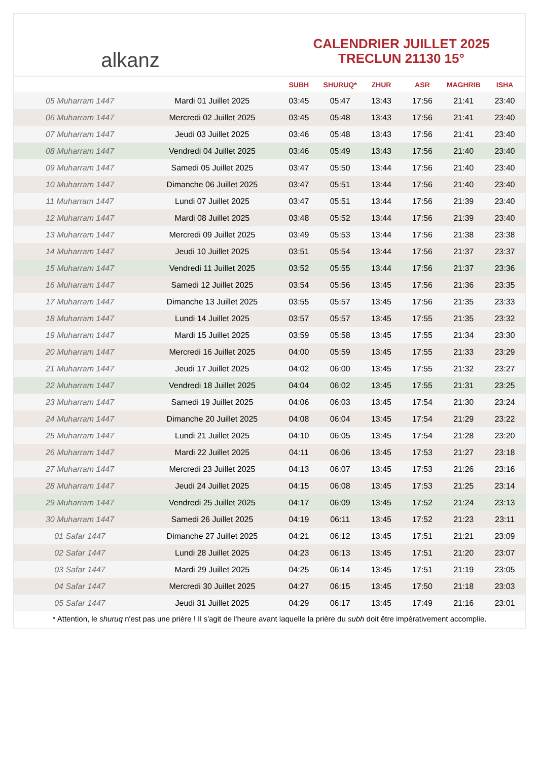alkanz
CALENDRIER JUILLET 2025
TRECLUN 21130 15°
| | | SUBH | SHURUQ* | ZHUR | ASR | MAGHRIB | ISHA |
| --- | --- | --- | --- | --- | --- | --- | --- |
| 05 Muharram 1447 | Mardi 01 Juillet 2025 | 03:45 | 05:47 | 13:43 | 17:56 | 21:41 | 23:40 |
| 06 Muharram 1447 | Mercredi 02 Juillet 2025 | 03:45 | 05:48 | 13:43 | 17:56 | 21:41 | 23:40 |
| 07 Muharram 1447 | Jeudi 03 Juillet 2025 | 03:46 | 05:48 | 13:43 | 17:56 | 21:41 | 23:40 |
| 08 Muharram 1447 | Vendredi 04 Juillet 2025 | 03:46 | 05:49 | 13:43 | 17:56 | 21:40 | 23:40 |
| 09 Muharram 1447 | Samedi 05 Juillet 2025 | 03:47 | 05:50 | 13:44 | 17:56 | 21:40 | 23:40 |
| 10 Muharram 1447 | Dimanche 06 Juillet 2025 | 03:47 | 05:51 | 13:44 | 17:56 | 21:40 | 23:40 |
| 11 Muharram 1447 | Lundi 07 Juillet 2025 | 03:47 | 05:51 | 13:44 | 17:56 | 21:39 | 23:40 |
| 12 Muharram 1447 | Mardi 08 Juillet 2025 | 03:48 | 05:52 | 13:44 | 17:56 | 21:39 | 23:40 |
| 13 Muharram 1447 | Mercredi 09 Juillet 2025 | 03:49 | 05:53 | 13:44 | 17:56 | 21:38 | 23:38 |
| 14 Muharram 1447 | Jeudi 10 Juillet 2025 | 03:51 | 05:54 | 13:44 | 17:56 | 21:37 | 23:37 |
| 15 Muharram 1447 | Vendredi 11 Juillet 2025 | 03:52 | 05:55 | 13:44 | 17:56 | 21:37 | 23:36 |
| 16 Muharram 1447 | Samedi 12 Juillet 2025 | 03:54 | 05:56 | 13:45 | 17:56 | 21:36 | 23:35 |
| 17 Muharram 1447 | Dimanche 13 Juillet 2025 | 03:55 | 05:57 | 13:45 | 17:56 | 21:35 | 23:33 |
| 18 Muharram 1447 | Lundi 14 Juillet 2025 | 03:57 | 05:57 | 13:45 | 17:55 | 21:35 | 23:32 |
| 19 Muharram 1447 | Mardi 15 Juillet 2025 | 03:59 | 05:58 | 13:45 | 17:55 | 21:34 | 23:30 |
| 20 Muharram 1447 | Mercredi 16 Juillet 2025 | 04:00 | 05:59 | 13:45 | 17:55 | 21:33 | 23:29 |
| 21 Muharram 1447 | Jeudi 17 Juillet 2025 | 04:02 | 06:00 | 13:45 | 17:55 | 21:32 | 23:27 |
| 22 Muharram 1447 | Vendredi 18 Juillet 2025 | 04:04 | 06:02 | 13:45 | 17:55 | 21:31 | 23:25 |
| 23 Muharram 1447 | Samedi 19 Juillet 2025 | 04:06 | 06:03 | 13:45 | 17:54 | 21:30 | 23:24 |
| 24 Muharram 1447 | Dimanche 20 Juillet 2025 | 04:08 | 06:04 | 13:45 | 17:54 | 21:29 | 23:22 |
| 25 Muharram 1447 | Lundi 21 Juillet 2025 | 04:10 | 06:05 | 13:45 | 17:54 | 21:28 | 23:20 |
| 26 Muharram 1447 | Mardi 22 Juillet 2025 | 04:11 | 06:06 | 13:45 | 17:53 | 21:27 | 23:18 |
| 27 Muharram 1447 | Mercredi 23 Juillet 2025 | 04:13 | 06:07 | 13:45 | 17:53 | 21:26 | 23:16 |
| 28 Muharram 1447 | Jeudi 24 Juillet 2025 | 04:15 | 06:08 | 13:45 | 17:53 | 21:25 | 23:14 |
| 29 Muharram 1447 | Vendredi 25 Juillet 2025 | 04:17 | 06:09 | 13:45 | 17:52 | 21:24 | 23:13 |
| 30 Muharram 1447 | Samedi 26 Juillet 2025 | 04:19 | 06:11 | 13:45 | 17:52 | 21:23 | 23:11 |
| 01 Safar 1447 | Dimanche 27 Juillet 2025 | 04:21 | 06:12 | 13:45 | 17:51 | 21:21 | 23:09 |
| 02 Safar 1447 | Lundi 28 Juillet 2025 | 04:23 | 06:13 | 13:45 | 17:51 | 21:20 | 23:07 |
| 03 Safar 1447 | Mardi 29 Juillet 2025 | 04:25 | 06:14 | 13:45 | 17:51 | 21:19 | 23:05 |
| 04 Safar 1447 | Mercredi 30 Juillet 2025 | 04:27 | 06:15 | 13:45 | 17:50 | 21:18 | 23:03 |
| 05 Safar 1447 | Jeudi 31 Juillet 2025 | 04:29 | 06:17 | 13:45 | 17:49 | 21:16 | 23:01 |
* Attention, le shuruq n'est pas une prière ! Il s'agit de l'heure avant laquelle la prière du subh doit être impérativement accomplie.